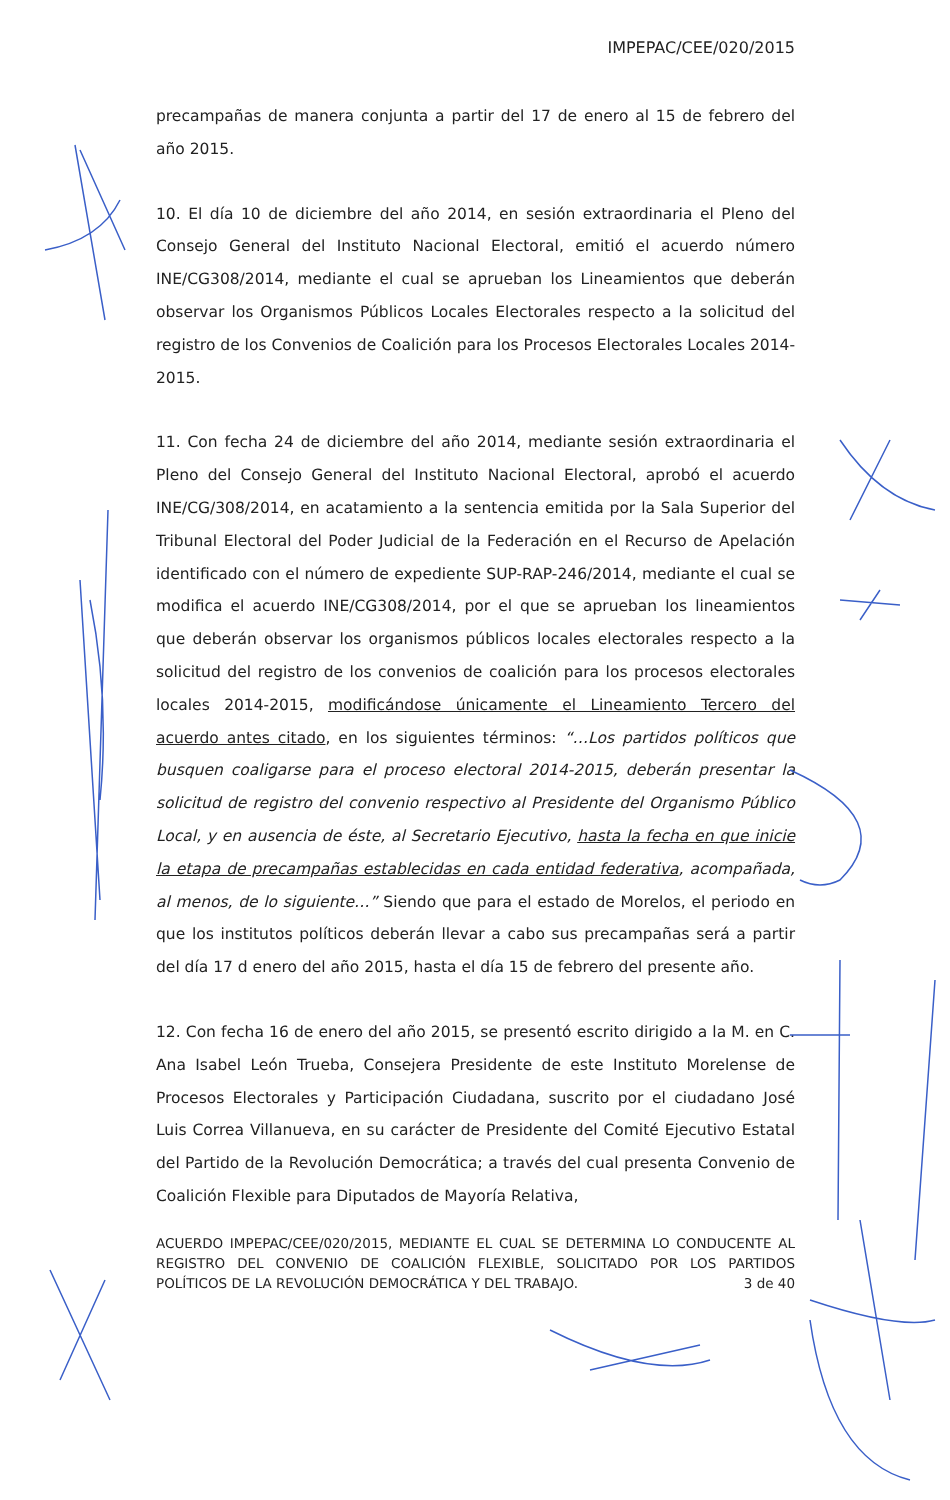IMPEPAC/CEE/020/2015
precampañas de manera conjunta a partir del 17 de enero al 15 de febrero del año 2015.
10. El día 10 de diciembre del año 2014, en sesión extraordinaria el Pleno del Consejo General del Instituto Nacional Electoral, emitió el acuerdo número INE/CG308/2014, mediante el cual se aprueban los Lineamientos que deberán observar los Organismos Públicos Locales Electorales respecto a la solicitud del registro de los Convenios de Coalición para los Procesos Electorales Locales 2014-2015.
11. Con fecha 24 de diciembre del año 2014, mediante sesión extraordinaria el Pleno del Consejo General del Instituto Nacional Electoral, aprobó el acuerdo INE/CG/308/2014, en acatamiento a la sentencia emitida por la Sala Superior del Tribunal Electoral del Poder Judicial de la Federación en el Recurso de Apelación identificado con el número de expediente SUP-RAP-246/2014, mediante el cual se modifica el acuerdo INE/CG308/2014, por el que se aprueban los lineamientos que deberán observar los organismos públicos locales electorales respecto a la solicitud del registro de los convenios de coalición para los procesos electorales locales 2014-2015, modificándose únicamente el Lineamiento Tercero del acuerdo antes citado, en los siguientes términos: “…Los partidos políticos que busquen coaligarse para el proceso electoral 2014-2015, deberán presentar la solicitud de registro del convenio respectivo al Presidente del Organismo Público Local, y en ausencia de éste, al Secretario Ejecutivo, hasta la fecha en que inicie la etapa de precampañas establecidas en cada entidad federativa, acompañada, al menos, de lo siguiente…” Siendo que para el estado de Morelos, el periodo en que los institutos políticos deberán llevar a cabo sus precampañas será a partir del día 17 d enero del año 2015, hasta el día 15 de febrero del presente año.
12. Con fecha 16 de enero del año 2015, se presentó escrito dirigido a la M. en C. Ana Isabel León Trueba, Consejera Presidente de este Instituto Morelense de Procesos Electorales y Participación Ciudadana, suscrito por el ciudadano José Luis Correa Villanueva, en su carácter de Presidente del Comité Ejecutivo Estatal del Partido de la Revolución Democrática; a través del cual presenta Convenio de Coalición Flexible para Diputados de Mayoría Relativa,
ACUERDO IMPEPAC/CEE/020/2015, MEDIANTE EL CUAL SE DETERMINA LO CONDUCENTE AL REGISTRO DEL CONVENIO DE COALICIÓN FLEXIBLE, SOLICITADO POR LOS PARTIDOS POLÍTICOS DE LA REVOLUCIÓN DEMOCRÁTICA Y DEL TRABAJO.
3 de 40